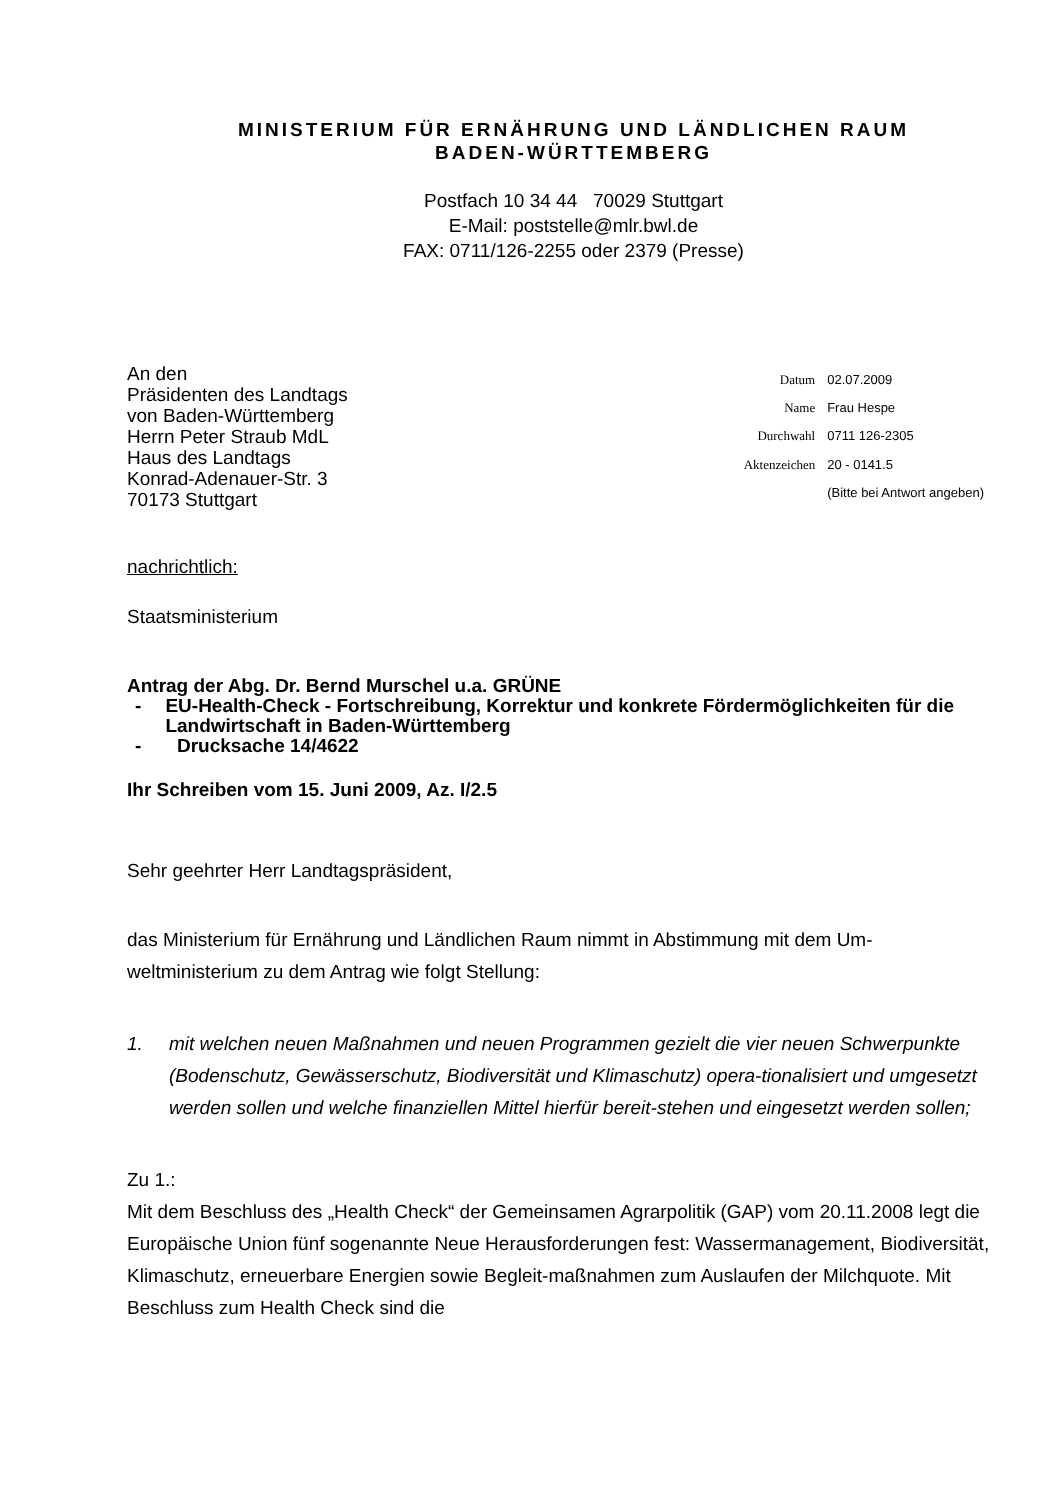MINISTERIUM FÜR ERNÄHRUNG UND LÄNDLICHEN RAUM
BADEN-WÜRTTEMBERG
Postfach 10 34 44 70029 Stuttgart
E-Mail: poststelle@mlr.bwl.de
FAX: 0711/126-2255 oder 2379 (Presse)
An den
Präsidenten des Landtags
von Baden-Württemberg
Herrn Peter Straub MdL
Haus des Landtags
Konrad-Adenauer-Str. 3
70173 Stuttgart
| Datum | 02.07.2009 |
| Name | Frau Hespe |
| Durchwahl | 0711 126-2305 |
| Aktenzeichen | 20 - 0141.5 |
| | (Bitte bei Antwort angeben) |
nachrichtlich:
Staatsministerium
Antrag der Abg. Dr. Bernd Murschel u.a. GRÜNE
- EU-Health-Check - Fortschreibung, Korrektur und konkrete Fördermöglichkeiten für die Landwirtschaft in Baden-Württemberg
- Drucksache 14/4622
Ihr Schreiben vom 15. Juni 2009, Az. I/2.5
Sehr geehrter Herr Landtagspräsident,
das Ministerium für Ernährung und Ländlichen Raum nimmt in Abstimmung mit dem Um-weltministerium zu dem Antrag wie folgt Stellung:
1. mit welchen neuen Maßnahmen und neuen Programmen gezielt die vier neuen Schwerpunkte (Bodenschutz, Gewässerschutz, Biodiversität und Klimaschutz) opera-tionalisiert und umgesetzt werden sollen und welche finanziellen Mittel hierfür bereit-stehen und eingesetzt werden sollen;
Zu 1.:
Mit dem Beschluss des „Health Check“ der Gemeinsamen Agrarpolitik (GAP) vom 20.11.2008 legt die Europäische Union fünf sogenannte Neue Herausforderungen fest: Wassermanagement, Biodiversität, Klimaschutz, erneuerbare Energien sowie Begleit-maßnahmen zum Auslaufen der Milchquote. Mit Beschluss zum Health Check sind die